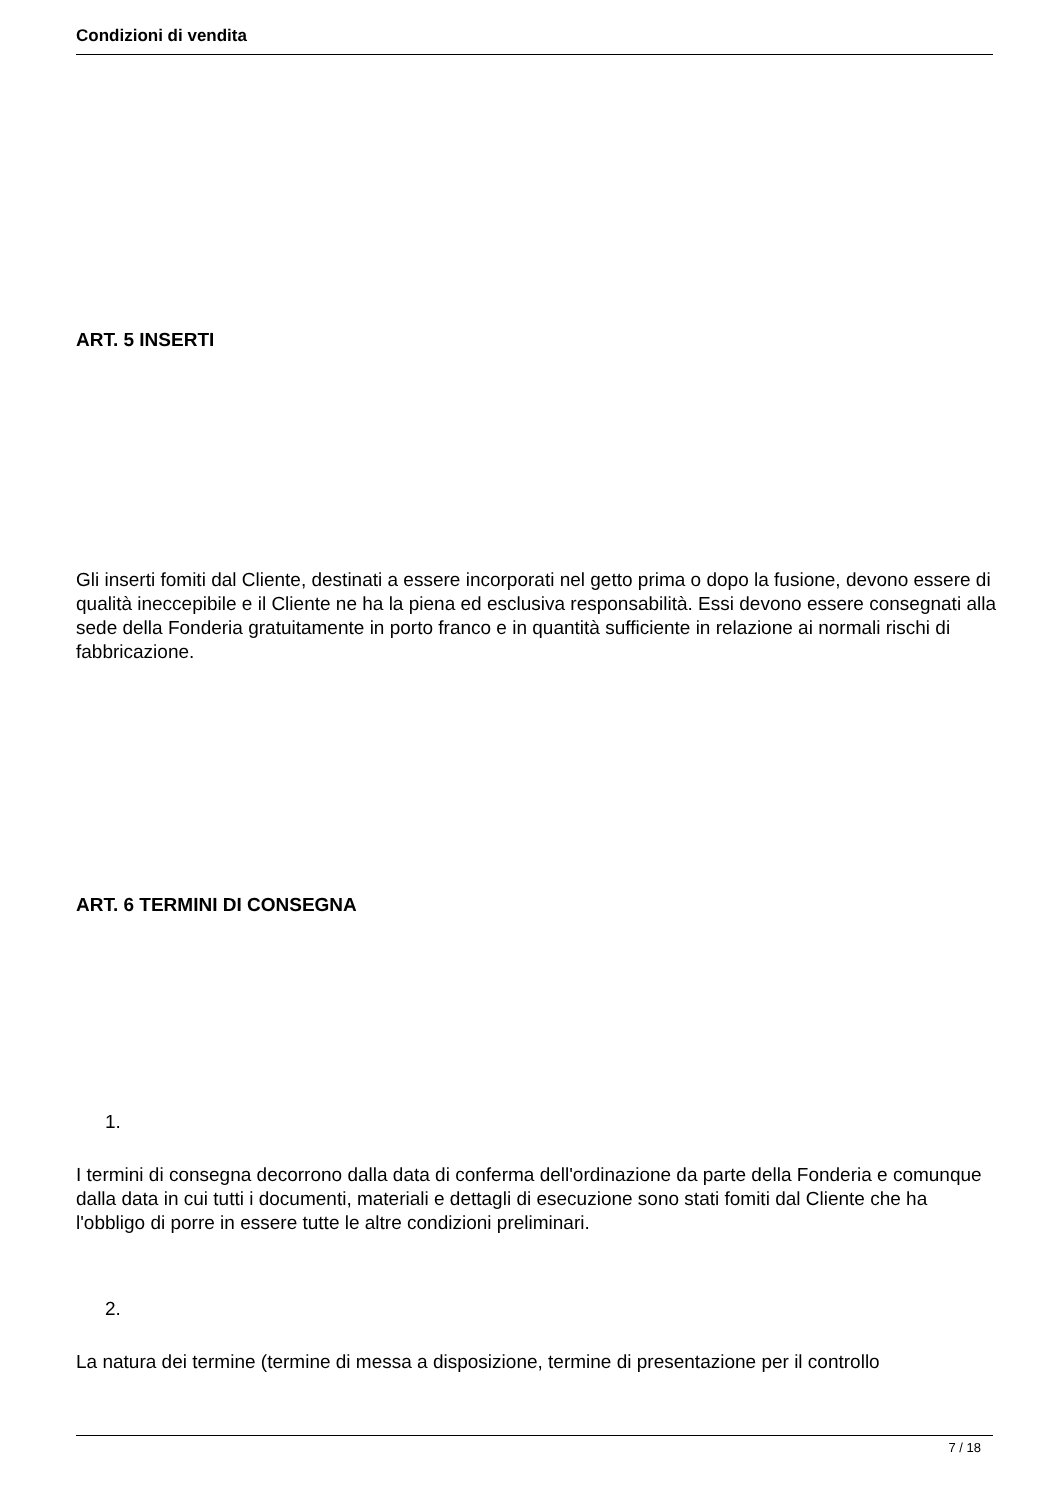Condizioni di vendita
ART. 5 INSERTI
Gli inserti fomiti dal Cliente, destinati a essere incorporati nel getto prima o dopo la fusione, devono essere di qualità ineccepibile e il Cliente ne ha la piena ed esclusiva responsabilità. Essi devono essere consegnati alla sede della Fonderia gratuitamente in porto franco e in quantità sufficiente in relazione ai normali rischi di fabbricazione.
ART. 6 TERMINI DI CONSEGNA
1.
I termini di consegna decorrono dalla data di conferma dell'ordinazione da parte della Fonderia e comunque dalla data in cui tutti i documenti, materiali e dettagli di esecuzione sono stati fomiti dal Cliente che ha l'obbligo di porre in essere tutte le altre condizioni preliminari.
2.
La natura dei termine (termine di messa a disposizione, termine di presentazione per il controllo
7 / 18